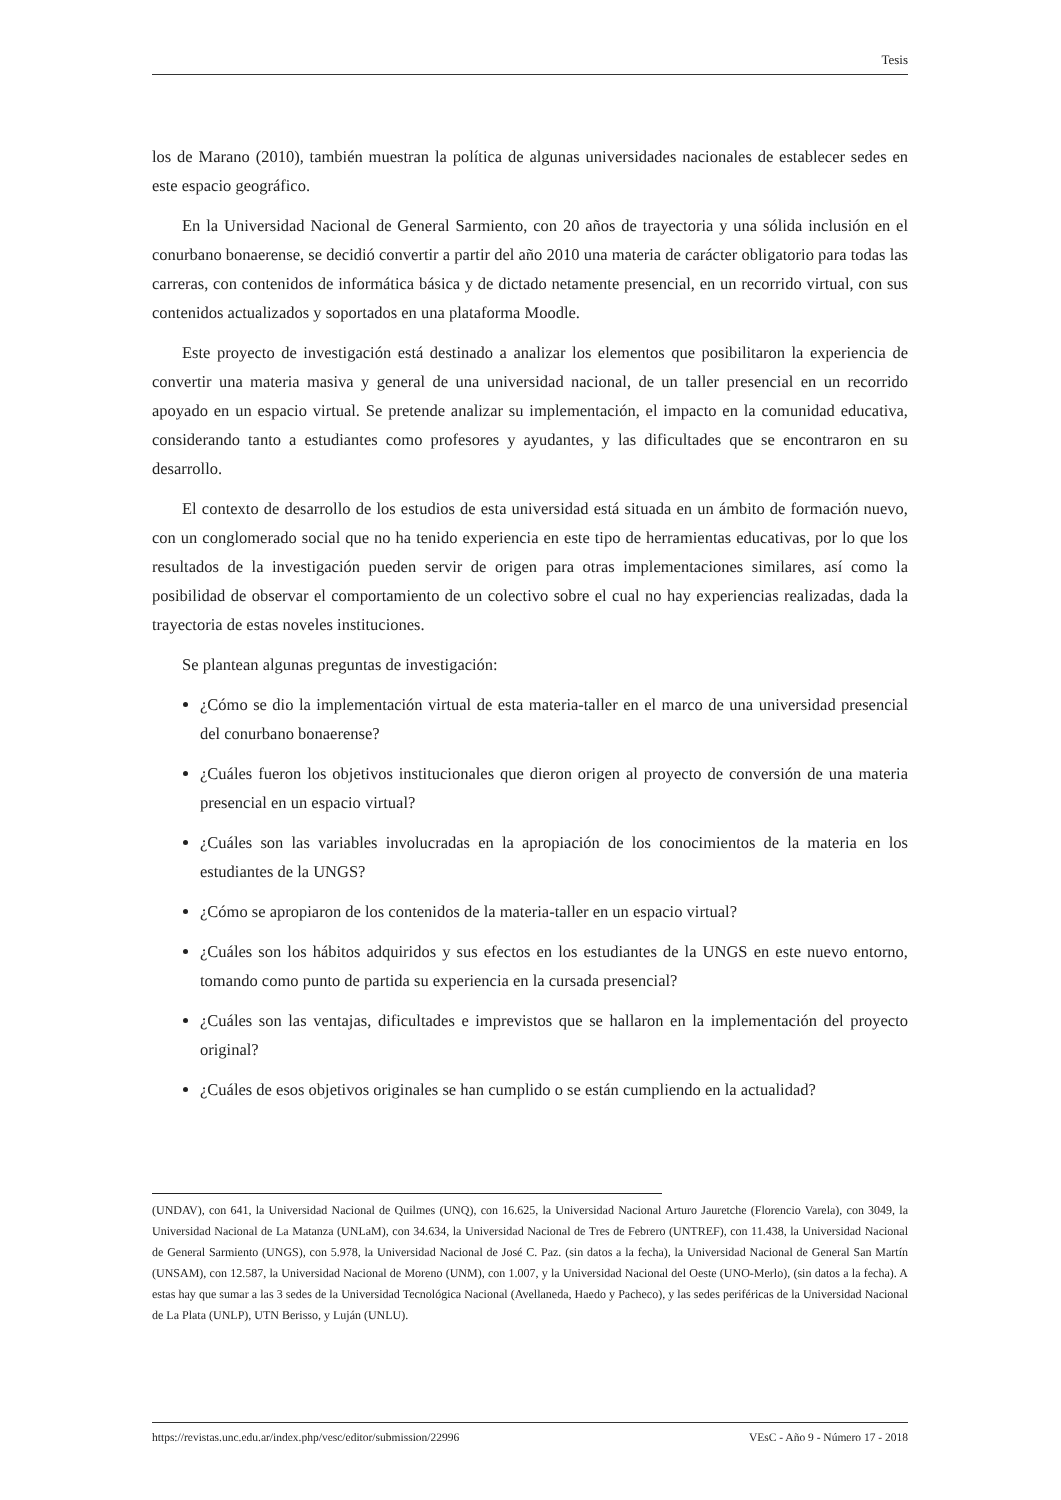Tesis
los de Marano (2010), también muestran la política de algunas universidades nacionales de establecer sedes en este espacio geográfico.
En la Universidad Nacional de General Sarmiento, con 20 años de trayectoria y una sólida inclusión en el conurbano bonaerense, se decidió convertir a partir del año 2010 una materia de carácter obligatorio para todas las carreras, con contenidos de informática básica y de dictado netamente presencial, en un recorrido virtual, con sus contenidos actualizados y soportados en una plataforma Moodle.
Este proyecto de investigación está destinado a analizar los elementos que posibilitaron la experiencia de convertir una materia masiva y general de una universidad nacional, de un taller presencial en un recorrido apoyado en un espacio virtual. Se pretende analizar su implementación, el impacto en la comunidad educativa, considerando tanto a estudiantes como profesores y ayudantes, y las dificultades que se encontraron en su desarrollo.
El contexto de desarrollo de los estudios de esta universidad está situada en un ámbito de formación nuevo, con un conglomerado social que no ha tenido experiencia en este tipo de herramientas educativas, por lo que los resultados de la investigación pueden servir de origen para otras implementaciones similares, así como la posibilidad de observar el comportamiento de un colectivo sobre el cual no hay experiencias realizadas, dada la trayectoria de estas noveles instituciones.
Se plantean algunas preguntas de investigación:
¿Cómo se dio la implementación virtual de esta materia-taller en el marco de una universidad presencial del conurbano bonaerense?
¿Cuáles fueron los objetivos institucionales que dieron origen al proyecto de conversión de una materia presencial en un espacio virtual?
¿Cuáles son las variables involucradas en la apropiación de los conocimientos de la materia en los estudiantes de la UNGS?
¿Cómo se apropiaron de los contenidos de la materia-taller en un espacio virtual?
¿Cuáles son los hábitos adquiridos y sus efectos en los estudiantes de la UNGS en este nuevo entorno, tomando como punto de partida su experiencia en la cursada presencial?
¿Cuáles son las ventajas, dificultades e imprevistos que se hallaron en la implementación del proyecto original?
¿Cuáles de esos objetivos originales se han cumplido o se están cumpliendo en la actualidad?
(UNDAV), con 641, la Universidad Nacional de Quilmes (UNQ), con 16.625, la Universidad Nacional Arturo Jauretche (Florencio Varela), con 3049, la Universidad Nacional de La Matanza (UNLaM), con 34.634, la Universidad Nacional de Tres de Febrero (UNTREF), con 11.438, la Universidad Nacional de General Sarmiento (UNGS), con 5.978, la Universidad Nacional de José C. Paz. (sin datos a la fecha), la Universidad Nacional de General San Martín (UNSAM), con 12.587, la Universidad Nacional de Moreno (UNM), con 1.007, y la Universidad Nacional del Oeste (UNO-Merlo), (sin datos a la fecha). A estas hay que sumar a las 3 sedes de la Universidad Tecnológica Nacional (Avellaneda, Haedo y Pacheco), y las sedes periféricas de la Universidad Nacional de La Plata (UNLP), UTN Berisso, y Luján (UNLU).
https://revistas.unc.edu.ar/index.php/vesc/editor/submission/22996 VEsC - Año 9 - Número 17 - 2018